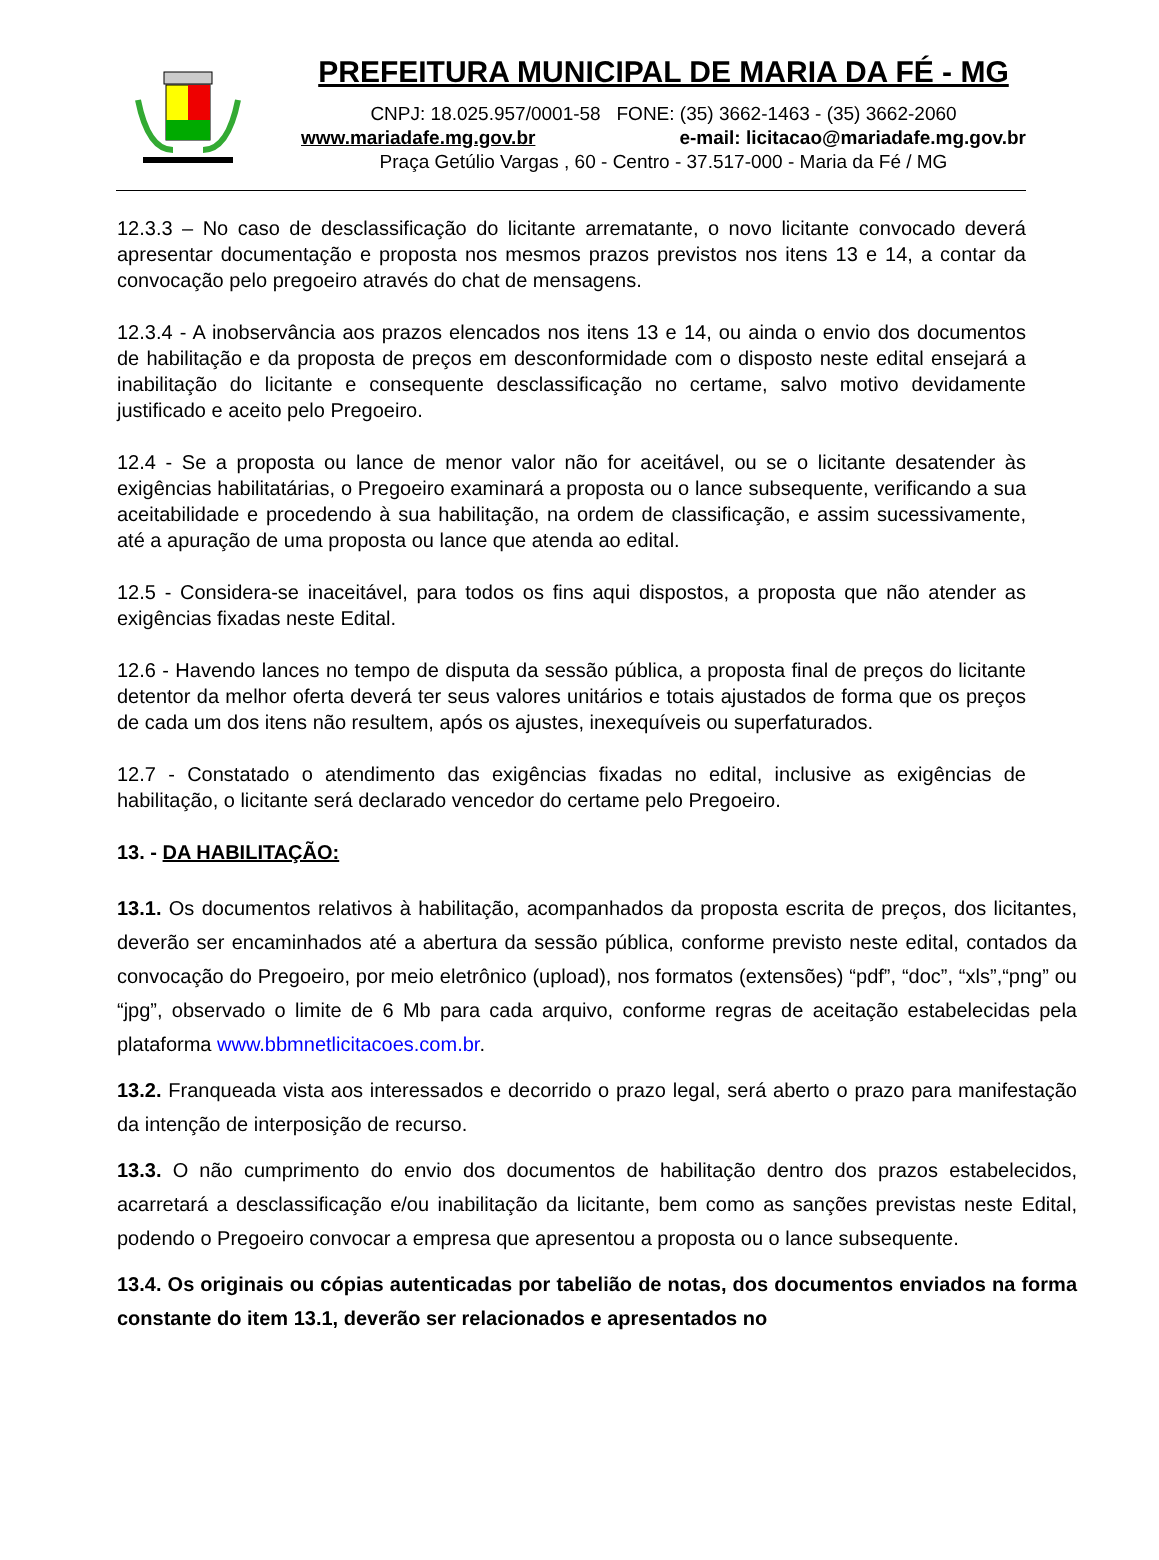PREFEITURA MUNICIPAL DE MARIA DA FÉ - MG
CNPJ: 18.025.957/0001-58 FONE: (35) 3662-1463 - (35) 3662-2060
www.mariadafe.mg.gov.br e-mail: licitacao@mariadafe.mg.gov.br
Praça Getúlio Vargas , 60 - Centro - 37.517-000 - Maria da Fé / MG
12.3.3 – No caso de desclassificação do licitante arrematante, o novo licitante convocado deverá apresentar documentação e proposta nos mesmos prazos previstos nos itens 13 e 14, a contar da convocação pelo pregoeiro através do chat de mensagens.
12.3.4 - A inobservância aos prazos elencados nos itens 13 e 14, ou ainda o envio dos documentos de habilitação e da proposta de preços em desconformidade com o disposto neste edital ensejará a inabilitação do licitante e consequente desclassificação no certame, salvo motivo devidamente justificado e aceito pelo Pregoeiro.
12.4 - Se a proposta ou lance de menor valor não for aceitável, ou se o licitante desatender às exigências habilitatárias, o Pregoeiro examinará a proposta ou o lance subsequente, verificando a sua aceitabilidade e procedendo à sua habilitação, na ordem de classificação, e assim sucessivamente, até a apuração de uma proposta ou lance que atenda ao edital.
12.5 - Considera-se inaceitável, para todos os fins aqui dispostos, a proposta que não atender as exigências fixadas neste Edital.
12.6 - Havendo lances no tempo de disputa da sessão pública, a proposta final de preços do licitante detentor da melhor oferta deverá ter seus valores unitários e totais ajustados de forma que os preços de cada um dos itens não resultem, após os ajustes, inexequíveis ou superfaturados.
12.7 - Constatado o atendimento das exigências fixadas no edital, inclusive as exigências de habilitação, o licitante será declarado vencedor do certame pelo Pregoeiro.
13. - DA HABILITAÇÃO:
13.1. Os documentos relativos à habilitação, acompanhados da proposta escrita de preços, dos licitantes, deverão ser encaminhados até a abertura da sessão pública, conforme previsto neste edital, contados da convocação do Pregoeiro, por meio eletrônico (upload), nos formatos (extensões) “pdf”, “doc”, “xls”,“png” ou “jpg”, observado o limite de 6 Mb para cada arquivo, conforme regras de aceitação estabelecidas pela plataforma www.bbmnetlicitacoes.com.br.
13.2. Franqueada vista aos interessados e decorrido o prazo legal, será aberto o prazo para manifestação da intenção de interposição de recurso.
13.3. O não cumprimento do envio dos documentos de habilitação dentro dos prazos estabelecidos, acarretará a desclassificação e/ou inabilitação da licitante, bem como as sanções previstas neste Edital, podendo o Pregoeiro convocar a empresa que apresentou a proposta ou o lance subsequente.
13.4. Os originais ou cópias autenticadas por tabelião de notas, dos documentos enviados na forma constante do item 13.1, deverão ser relacionados e apresentados no